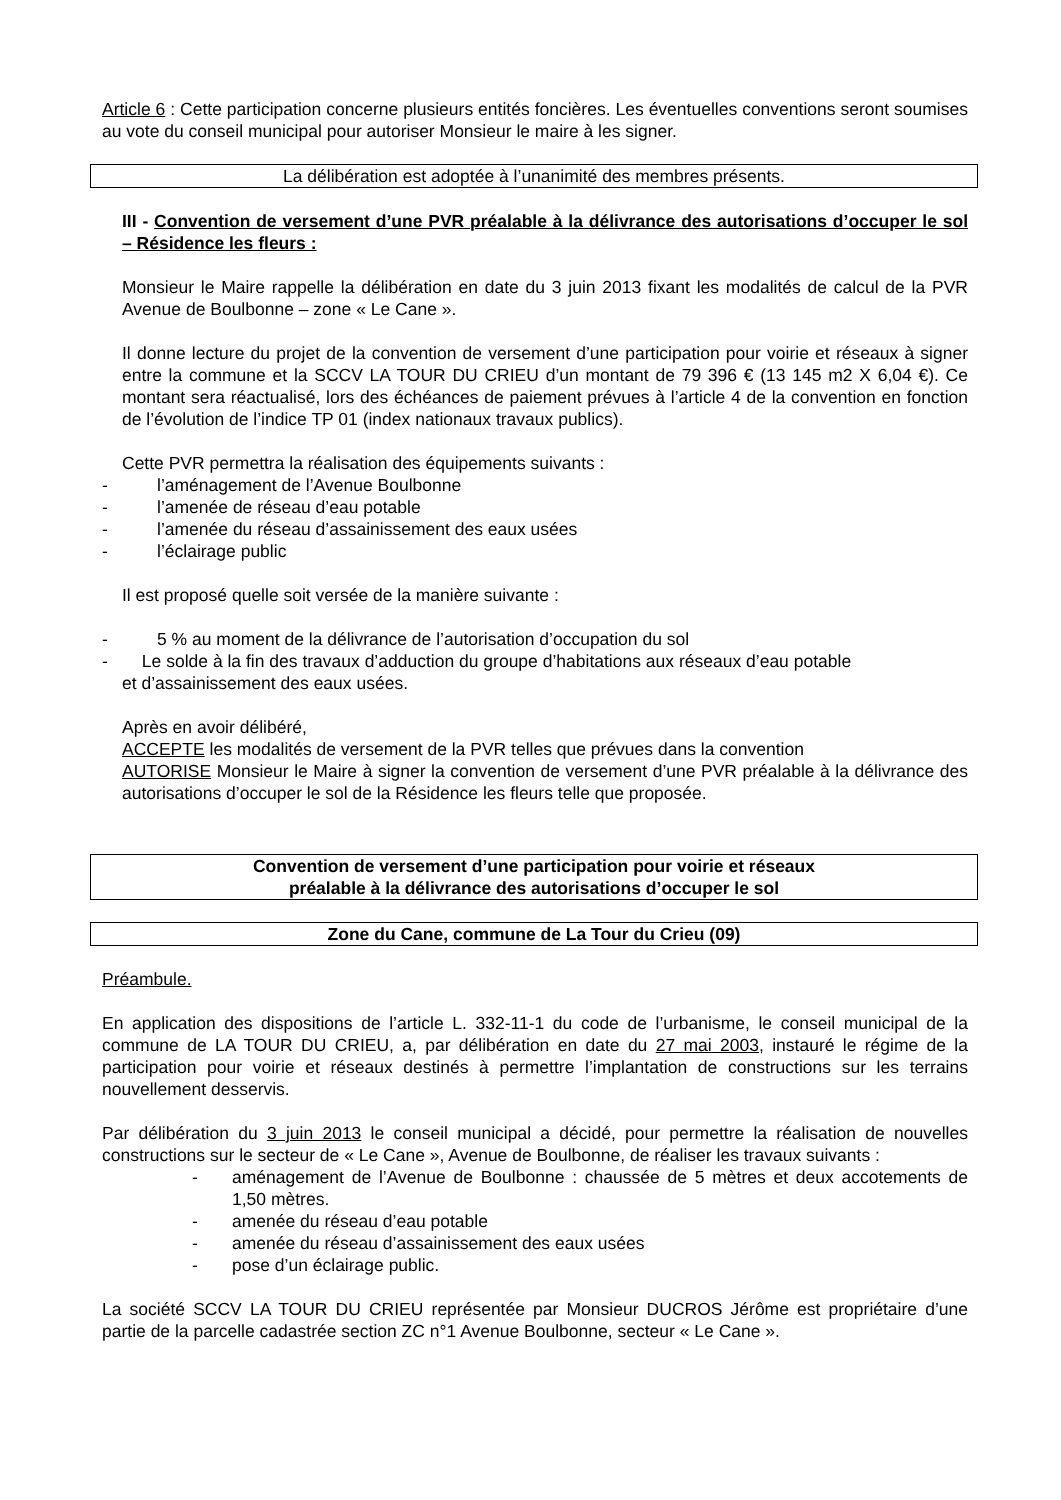Article 6 : Cette participation concerne plusieurs entités foncières. Les éventuelles conventions seront soumises au vote du conseil municipal pour autoriser Monsieur le maire à les signer.
La délibération est adoptée à l’unanimité des membres présents.
III - Convention de versement d’une PVR préalable à la délivrance des autorisations d’occuper le sol – Résidence les fleurs :
Monsieur le Maire rappelle la délibération en date du 3 juin 2013 fixant les modalités de calcul de la PVR Avenue de Boulbonne – zone « Le Cane ».
Il donne lecture du projet de la convention de versement d’une participation pour voirie et réseaux à signer entre la commune et la SCCV LA TOUR DU CRIEU d’un montant de 79 396 € (13 145 m2 X 6,04 €). Ce montant sera réactualisé, lors des échéances de paiement prévues à l’article 4 de la convention en fonction de l’évolution de l’indice TP 01 (index nationaux travaux publics).
Cette PVR permettra la réalisation des équipements suivants :
- l’aménagement de l’Avenue Boulbonne
- l’amenée de réseau d’eau potable
- l’amenée du réseau d’assainissement des eaux usées
- l’éclairage public
Il est proposé quelle soit versée de la manière suivante :
- 5 % au moment de la délivrance de l’autorisation d’occupation du sol
- Le solde à la fin des travaux d’adduction du groupe d’habitations aux réseaux d’eau potable
et d’assainissement des eaux usées.
Après en avoir délibéré,
ACCEPTE les modalités de versement de la PVR telles que prévues dans la convention
AUTORISE Monsieur le Maire à signer la convention de versement d’une PVR préalable à la délivrance des autorisations d’occuper le sol de la Résidence les fleurs telle que proposée.
Convention de versement d’une participation pour voirie et réseaux
préalable à la délivrance des autorisations d’occuper le sol
Zone du Cane, commune de La Tour du Crieu (09)
Préambule.
En application des dispositions de l’article L. 332-11-1 du code de l’urbanisme, le conseil municipal de la commune de LA TOUR DU CRIEU, a, par délibération en date du 27 mai 2003, instauré le régime de la participation pour voirie et réseaux destinés à permettre l’implantation de constructions sur les terrains nouvellement desservis.
Par délibération du 3 juin 2013 le conseil municipal a décidé, pour permettre la réalisation de nouvelles constructions sur le secteur de « Le Cane », Avenue de Boulbonne, de réaliser les travaux suivants :
- aménagement de l’Avenue de Boulbonne : chaussée de 5 mètres et deux accotements de 1,50 mètres.
- amenée du réseau d’eau potable
- amenée du réseau d’assainissement des eaux usées
- pose d’un éclairage public.
La société SCCV LA TOUR DU CRIEU représentée par Monsieur DUCROS Jérôme est propriétaire d’une partie de la parcelle cadastrée section ZC n°1 Avenue Boulbonne, secteur « Le Cane ».